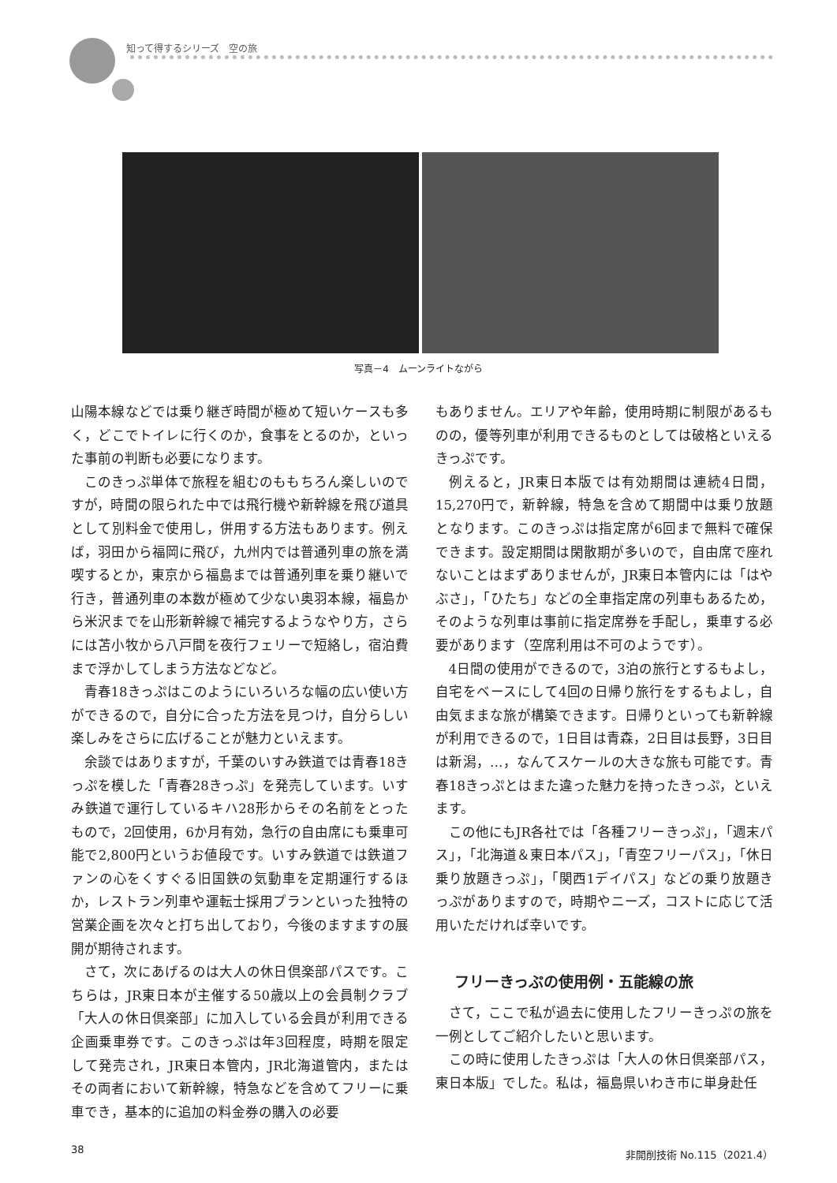知って得するシリーズ　空の旅
写真－4　ムーンライトながら
山陽本線などでは乗り継ぎ時間が極めて短いケースも多く，どこでトイレに行くのか，食事をとるのか，といった事前の判断も必要になります。
このきっぷ単体で旅程を組むのももちろん楽しいのですが，時間の限られた中では飛行機や新幹線を飛び道具として別料金で使用し，併用する方法もあります。例えば，羽田から福岡に飛び，九州内では普通列車の旅を満喫するとか，東京から福島までは普通列車を乗り継いで行き，普通列車の本数が極めて少ない奥羽本線，福島から米沢までを山形新幹線で補完するようなやり方，さらには苫小牧から八戸間を夜行フェリーで短絡し，宿泊費まで浮かしてしまう方法などなど。
青春18きっぷはこのようにいろいろな幅の広い使い方ができるので，自分に合った方法を見つけ，自分らしい楽しみをさらに広げることが魅力といえます。
余談ではありますが，千葉のいすみ鉄道では青春18きっぷを模した「青春28きっぷ」を発売しています。いすみ鉄道で運行しているキハ28形からその名前をとったもので，2回使用，6か月有効，急行の自由席にも乗車可能で2,800円というお値段です。いすみ鉄道では鉄道ファンの心をくすぐる旧国鉄の気動車を定期運行するほか，レストラン列車や運転士採用プランといった独特の営業企画を次々と打ち出しており，今後のますますの展開が期待されます。
さて，次にあげるのは大人の休日倶楽部パスです。こちらは，JR東日本が主催する50歳以上の会員制クラブ「大人の休日倶楽部」に加入している会員が利用できる企画乗車券です。このきっぷは年3回程度，時期を限定して発売され，JR東日本管内，JR北海道管内，またはその両者において新幹線，特急などを含めてフリーに乗車でき，基本的に追加の料金券の購入の必要
もありません。エリアや年齢，使用時期に制限があるものの，優等列車が利用できるものとしては破格といえるきっぷです。
例えると，JR東日本版では有効期間は連続4日間，15,270円で，新幹線，特急を含めて期間中は乗り放題となります。このきっぷは指定席が6回まで無料で確保できます。設定期間は閑散期が多いので，自由席で座れないことはまずありませんが，JR東日本管内には「はやぶさ」，「ひたち」などの全車指定席の列車もあるため，そのような列車は事前に指定席券を手配し，乗車する必要があります（空席利用は不可のようです）。
4日間の使用ができるので，3泊の旅行とするもよし，自宅をベースにして4回の日帰り旅行をするもよし，自由気ままな旅が構築できます。日帰りといっても新幹線が利用できるので，1日目は青森，2日目は長野，3日目は新潟，…，なんてスケールの大きな旅も可能です。青春18きっぷとはまた違った魅力を持ったきっぷ，といえます。
この他にもJR各社では「各種フリーきっぷ」，「週末パス」，「北海道＆東日本パス」，「青空フリーパス」，「休日乗り放題きっぷ」，「関西1デイパス」などの乗り放題きっぷがありますので，時期やニーズ，コストに応じて活用いただければ幸いです。
フリーきっぷの使用例・五能線の旅
さて，ここで私が過去に使用したフリーきっぷの旅を一例としてご紹介したいと思います。
この時に使用したきっぷは「大人の休日倶楽部パス，東日本版」でした。私は，福島県いわき市に単身赴任
38 非開削技術 No.115（2021.4）